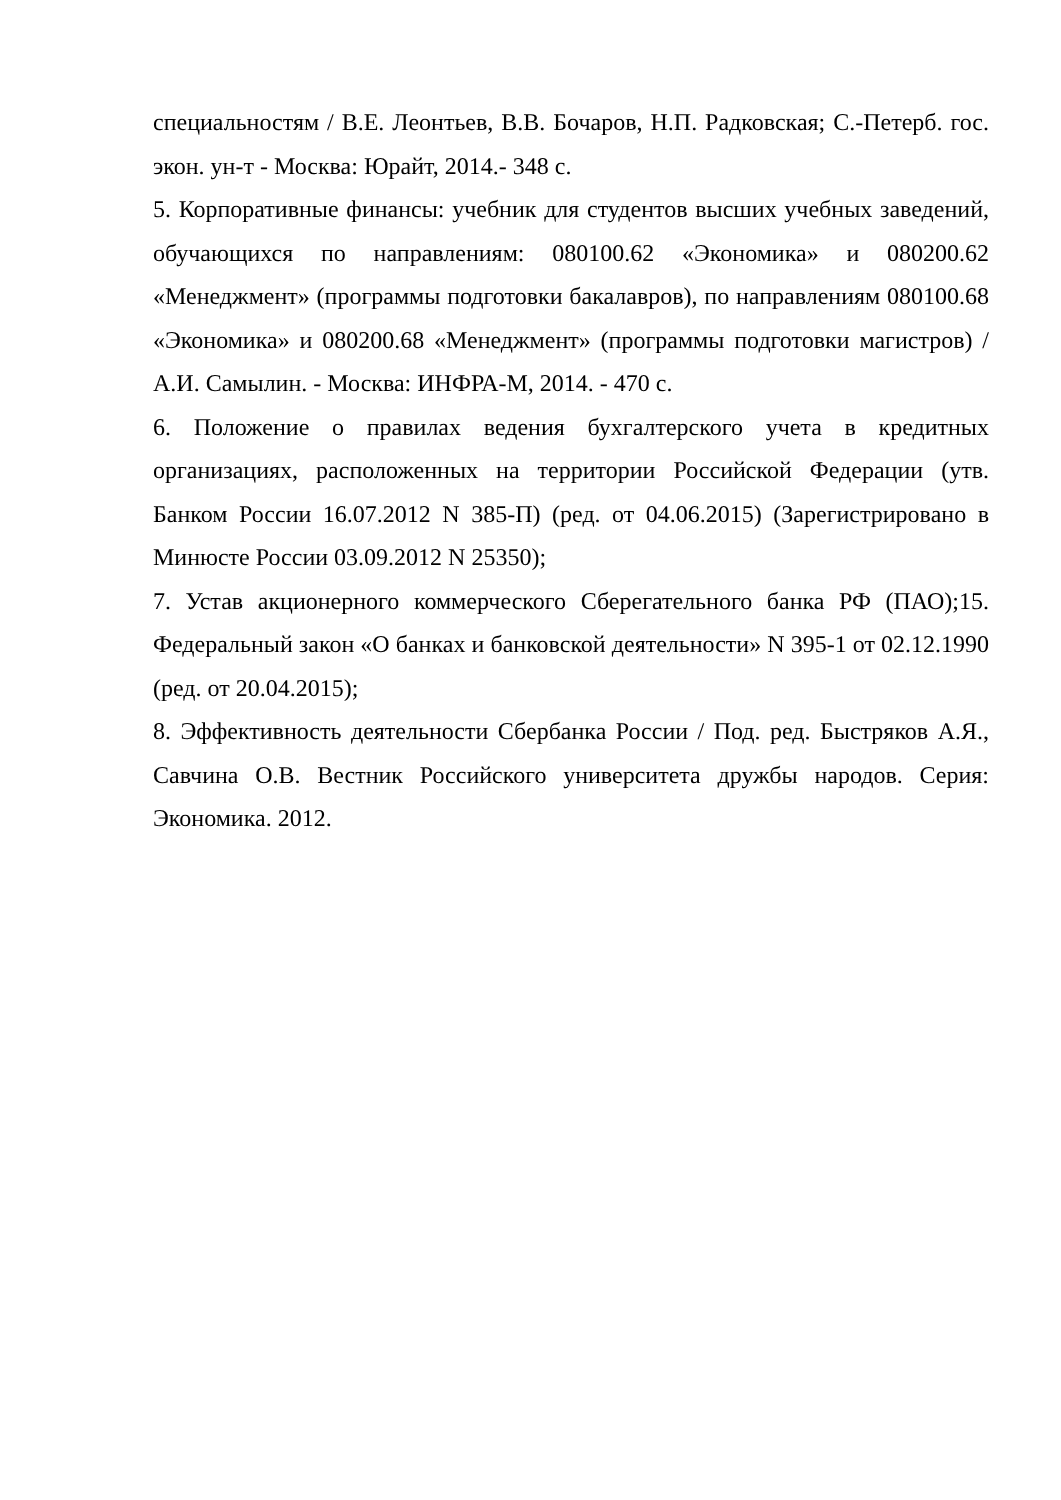специальностям / В.Е. Леонтьев, В.В. Бочаров, Н.П. Радковская; С.-Петерб. гос. экон. ун-т - Москва: Юрайт, 2014.- 348 с.
5. Корпоративные финансы: учебник для студентов высших учебных заведений, обучающихся по направлениям: 080100.62 «Экономика» и 080200.62 «Менеджмент» (программы подготовки бакалавров), по направлениям 080100.68 «Экономика» и 080200.68 «Менеджмент» (программы подготовки магистров) / А.И. Самылин. - Москва: ИНФРА-М, 2014. - 470 с.
6. Положение о правилах ведения бухгалтерского учета в кредитных организациях, расположенных на территории Российской Федерации (утв. Банком России 16.07.2012 N 385-П) (ред. от 04.06.2015) (Зарегистрировано в Минюсте России 03.09.2012 N 25350);
7. Устав акционерного коммерческого Сберегательного банка РФ (ПАО);15. Федеральный закон «О банках и банковской деятельности» N 395-1 от 02.12.1990 (ред. от 20.04.2015);
8. Эффективность деятельности Сбербанка России / Под. ред. Быстряков А.Я., Савчина О.В. Вестник Российского университета дружбы народов. Серия: Экономика. 2012.